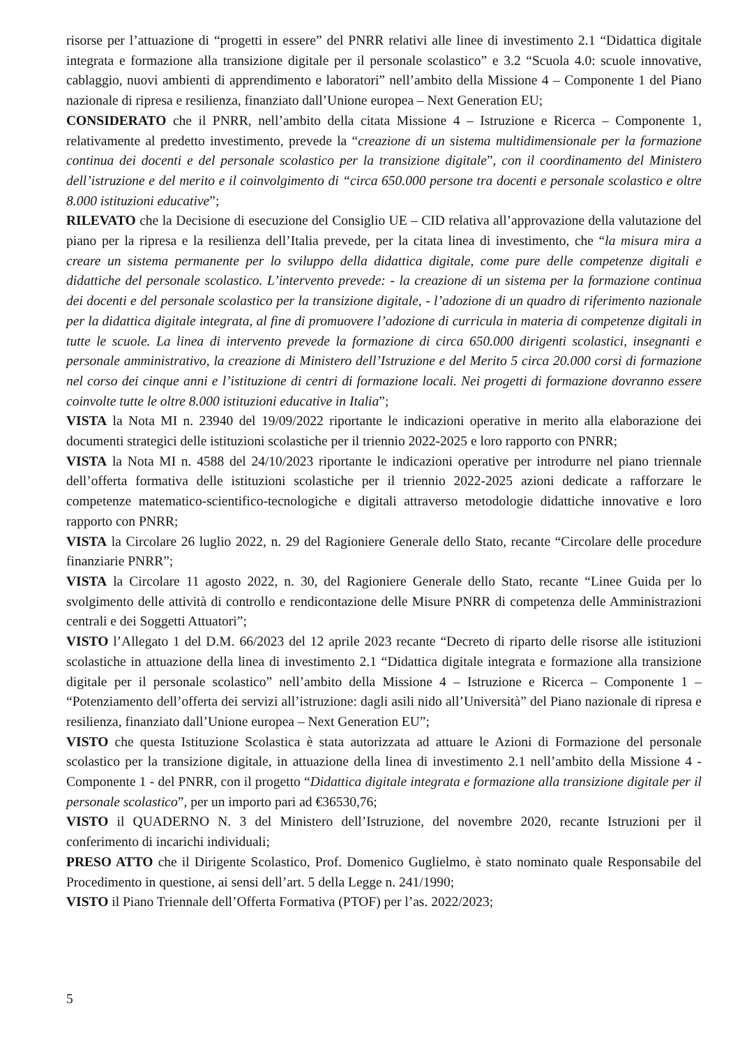risorse per l’attuazione di “progetti in essere” del PNRR relativi alle linee di investimento 2.1 “Didattica digitale integrata e formazione alla transizione digitale per il personale scolastico” e 3.2 “Scuola 4.0: scuole innovative, cablaggio, nuovi ambienti di apprendimento e laboratori” nell’ambito della Missione 4 – Componente 1 del Piano nazionale di ripresa e resilienza, finanziato dall’Unione europea – Next Generation EU;
CONSIDERATO che il PNRR, nell’ambito della citata Missione 4 – Istruzione e Ricerca – Componente 1, relativamente al predetto investimento, prevede la “creazione di un sistema multidimensionale per la formazione continua dei docenti e del personale scolastico per la transizione digitale”, con il coordinamento del Ministero dell’istruzione e del merito e il coinvolgimento di “circa 650.000 persone tra docenti e personale scolastico e oltre 8.000 istituzioni educative”;
RILEVATO che la Decisione di esecuzione del Consiglio UE – CID relativa all’approvazione della valutazione del piano per la ripresa e la resilienza dell’Italia prevede, per la citata linea di investimento, che “la misura mira a creare un sistema permanente per lo sviluppo della didattica digitale, come pure delle competenze digitali e didattiche del personale scolastico. L’intervento prevede: - la creazione di un sistema per la formazione continua dei docenti e del personale scolastico per la transizione digitale, - l’adozione di un quadro di riferimento nazionale per la didattica digitale integrata, al fine di promuovere l’adozione di curricula in materia di competenze digitali in tutte le scuole. La linea di intervento prevede la formazione di circa 650.000 dirigenti scolastici, insegnanti e personale amministrativo, la creazione di Ministero dell’Istruzione e del Merito 5 circa 20.000 corsi di formazione nel corso dei cinque anni e l’istituzione di centri di formazione locali. Nei progetti di formazione dovranno essere coinvolte tutte le oltre 8.000 istituzioni educative in Italia”;
VISTA la Nota MI n. 23940 del 19/09/2022 riportante le indicazioni operative in merito alla elaborazione dei documenti strategici delle istituzioni scolastiche per il triennio 2022-2025 e loro rapporto con PNRR;
VISTA la Nota MI n. 4588 del 24/10/2023 riportante le indicazioni operative per introdurre nel piano triennale dell’offerta formativa delle istituzioni scolastiche per il triennio 2022-2025 azioni dedicate a rafforzare le competenze matematico-scientifico-tecnologiche e digitali attraverso metodologie didattiche innovative e loro rapporto con PNRR;
VISTA la Circolare 26 luglio 2022, n. 29 del Ragioniere Generale dello Stato, recante “Circolare delle procedure finanziarie PNRR”;
VISTA la Circolare 11 agosto 2022, n. 30, del Ragioniere Generale dello Stato, recante “Linee Guida per lo svolgimento delle attività di controllo e rendicontazione delle Misure PNRR di competenza delle Amministrazioni centrali e dei Soggetti Attuatori”;
VISTO l’Allegato 1 del D.M. 66/2023 del 12 aprile 2023 recante “Decreto di riparto delle risorse alle istituzioni scolastiche in attuazione della linea di investimento 2.1 “Didattica digitale integrata e formazione alla transizione digitale per il personale scolastico” nell’ambito della Missione 4 – Istruzione e Ricerca – Componente 1 – “Potenziamento dell’offerta dei servizi all’istruzione: dagli asili nido all’Università” del Piano nazionale di ripresa e resilienza, finanziato dall’Unione europea – Next Generation EU”;
VISTO che questa Istituzione Scolastica è stata autorizzata ad attuare le Azioni di Formazione del personale scolastico per la transizione digitale, in attuazione della linea di investimento 2.1 nell’ambito della Missione 4 - Componente 1 - del PNRR, con il progetto “Didattica digitale integrata e formazione alla transizione digitale per il personale scolastico”, per un importo pari ad €36530,76;
VISTO il QUADERNO N. 3 del Ministero dell’Istruzione, del novembre 2020, recante Istruzioni per il conferimento di incarichi individuali;
PRESO ATTO che il Dirigente Scolastico, Prof. Domenico Guglielmo, è stato nominato quale Responsabile del Procedimento in questione, ai sensi dell’art. 5 della Legge n. 241/1990;
VISTO il Piano Triennale dell’Offerta Formativa (PTOF) per l’as. 2022/2023;
5